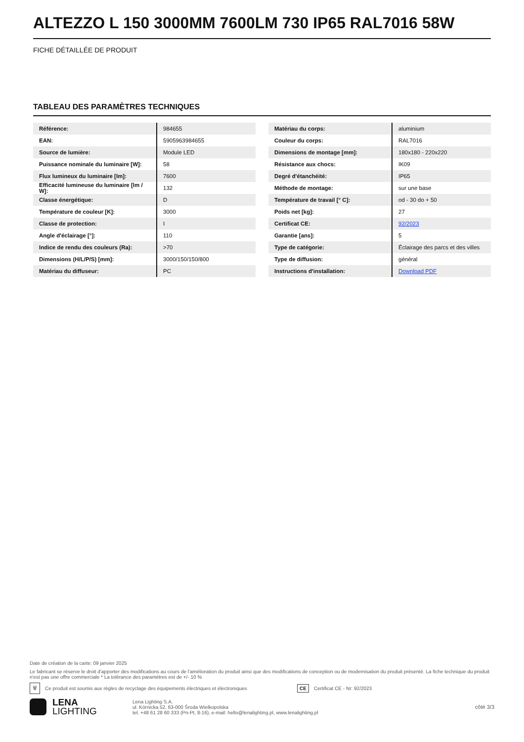ALTEZZO L 150 3000MM 7600LM 730 IP65 RAL7016 58W
FICHE DÉTAILLÉE DE PRODUIT
TABLEAU DES PARAMÈTRES TECHNIQUES
| Référence: | 984655 |
| EAN: | 5905963984655 |
| Source de lumière: | Module LED |
| Puissance nominale du luminaire [W]: | 58 |
| Flux lumineux du luminaire [lm]: | 7600 |
| Efficacité lumineuse du luminaire [lm / W]: | 132 |
| Classe énergétique: | D |
| Température de couleur [K]: | 3000 |
| Classe de protection: | I |
| Angle d'éclairage [°]: | 110 |
| Indice de rendu des couleurs (Ra): | >70 |
| Dimensions (H/L/P/S) [mm]: | 3000/150/150/800 |
| Matériau du diffuseur: | PC |
| Matériau du corps: | aluminium |
| Couleur du corps: | RAL7016 |
| Dimensions de montage [mm]: | 180x180 - 220x220 |
| Résistance aux chocs: | IK09 |
| Degré d'étanchéité: | IP65 |
| Méthode de montage: | sur une base |
| Température de travail [° C]: | od - 30 do + 50 |
| Poids net [kg]: | 27 |
| Certificat CE: | 92/2023 |
| Garantie [ans]: | 5 |
| Type de catégorie: | Éclairage des parcs et des villes |
| Type de diffusion: | général |
| Instructions d'installation: | Download PDF |
Date de création de la carte: 09 janvier 2025
Le fabricant se réserve le droit d'apporter des modifications au cours de l'amélioration du produit ainsi que des modifications de conception ou de modernisation du produit présenté. La fiche technique du produit n'est pas une offre commerciale * La tolérance des paramètres est de +/- 10 %
🗑 Ce produit est soumis aux règles de recyclage des équipements électriques et électroniques CE Certificat CE - Nr: 92/2023
LENA
LIGHTING
Lena Lighting S.A.
ul. Kórnicka 52, 63-000 Środa Wielkopolska
tel. +48 61 28 60 333 (Pn-Pt, 8-16), e-mail: hello@lenalighting.pl, www.lenalighting.pl
côté 3/3